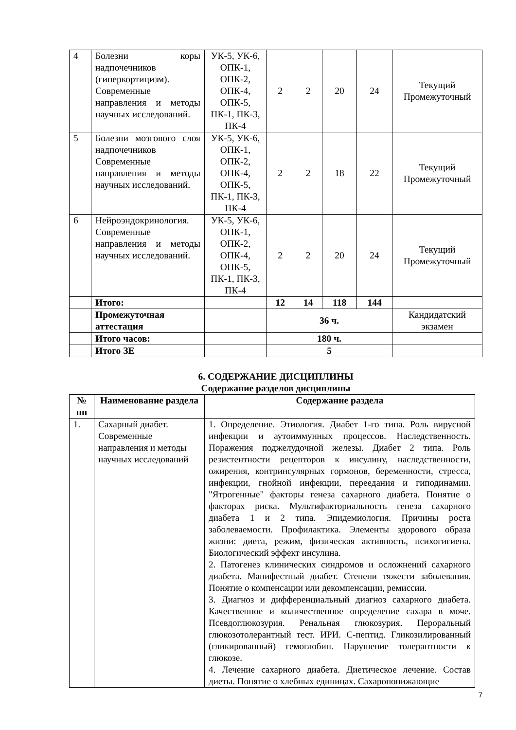| 4 | Болезни коры надпочечников (гиперкортицизм). Современные направления и методы научных исследований. | УК-5, УК-6, ОПК-1, ОПК-2, ОПК-4, ОПК-5, ПК-1, ПК-3, ПК-4 | 2 | 2 | 20 | 24 | Текущий Промежуточный |
| 5 | Болезни мозгового слоя надпочечников Современные направления и методы научных исследований. | УК-5, УК-6, ОПК-1, ОПК-2, ОПК-4, ОПК-5, ПК-1, ПК-3, ПК-4 | 2 | 2 | 18 | 22 | Текущий Промежуточный |
| 6 | Нейроэндокринология. Современные направления и методы научных исследований. | УК-5, УК-6, ОПК-1, ОПК-2, ОПК-4, ОПК-5, ПК-1, ПК-3, ПК-4 | 2 | 2 | 20 | 24 | Текущий Промежуточный |
| | Итого: | | 12 | 14 | 118 | 144 | |
| | Промежуточная аттестация | | 36 ч. | | | | Кандидатский экзамен |
| | Итого часов: | | 180 ч. | | | | |
| | Итого ЗЕ | | 5 | | | | |
6. СОДЕРЖАНИЕ ДИСЦИПЛИНЫ
Содержание разделов дисциплины
| № пп | Наименование раздела | Содержание раздела |
| --- | --- | --- |
| 1. | Сахарный диабет. Современные направления и методы научных исследований | 1. Определение. Этиология. Диабет 1-го типа. Роль вирусной инфекции и аутоиммунных процессов. Наследственность. Поражения поджелудочной железы. Диабет 2 типа. Роль резистентности рецепторов к инсулину, наследственности, ожирения, контринсулярных гормонов, беременности, стресса, инфекции, гнойной инфекции, переедания и гиподинамии. "Ятрогенные" факторы генеза сахарного диабета. Понятие о факторах риска. Мультифакториальность генеза сахарного диабета 1 и 2 типа. Эпидемиология. Причины роста заболеваемости. Профилактика. Элементы здорового образа жизни: диета, режим, физическая активность, психогигиена. Биологический эффект инсулина. 2. Патогенез клинических синдромов и осложнений сахарного диабета. Манифестный диабет. Степени тяжести заболевания. Понятие о компенсации или декомпенсации, ремиссии. 3. Диагноз и дифференциальный диагноз сахарного диабета. Качественное и количественное определение сахара в моче. Псевдоглюкозурия. Ренальная глюкозурия. Пероральный глюкозотолерантный тест. ИРИ. С-пептид. Гликозилированный (гликированный) гемоглобин. Нарушение толерантности к глюкозе. 4. Лечение сахарного диабета. Диетическое лечение. Состав диеты. Понятие о хлебных единицах. Сахаропонижающие |
7